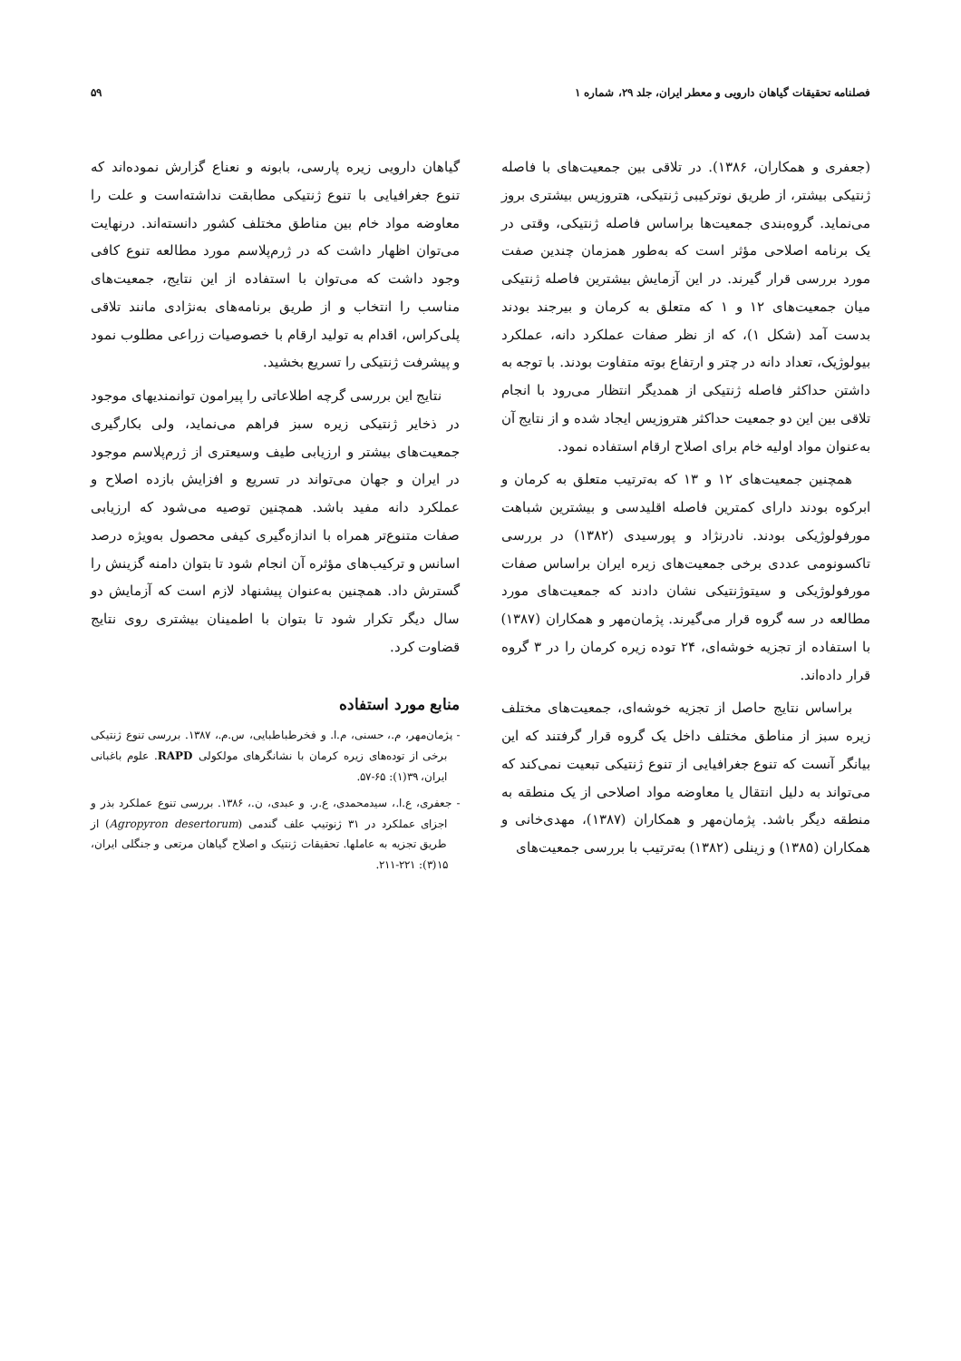فصلنامه تحقیقات گیاهان دارویی و معطر ایران، جلد ۲۹، شماره ۱ ۵۹
(جعفری و همکاران، ۱۳۸۶). در تلاقی بین جمعیت‌های با فاصله ژنتیکی بیشتر، از طریق نوترکیبی ژنتیکی، هتروزیس بیشتری بروز می‌نماید. گروه‌بندی جمعیت‌ها براساس فاصله ژنتیکی، وقتی در یک برنامه اصلاحی مؤثر است که به‌طور همزمان چندین صفت مورد بررسی قرار گیرند. در این آزمایش بیشترین فاصله ژنتیکی میان جمعیت‌های ۱۲ و ۱ که متعلق به کرمان و بیرجند بودند بدست آمد (شکل ۱)، که از نظر صفات عملکرد دانه، عملکرد بیولوژیک، تعداد دانه در چتر و ارتفاع بوته متفاوت بودند. با توجه به داشتن حداکثر فاصله ژنتیکی از همدیگر انتظار می‌رود با انجام تلاقی بین این دو جمعیت حداکثر هتروزیس ایجاد شده و از نتایج آن به‌عنوان مواد اولیه خام برای اصلاح ارقام استفاده نمود.
همچنین جمعیت‌های ۱۲ و ۱۳ که به‌ترتیب متعلق به کرمان و ابرکوه بودند دارای کمترین فاصله اقلیدسی و بیشترین شباهت مورفولوژیکی بودند. نادرنژاد و پورسیدی (۱۳۸۲) در بررسی تاکسونومی عددی برخی جمعیت‌های زیره ایران براساس صفات مورفولوژیکی و سیتوژنتیکی نشان دادند که جمعیت‌های مورد مطالعه در سه گروه قرار می‌گیرند. پژمان‌مهر و همکاران (۱۳۸۷) با استفاده از تجزیه خوشه‌ای، ۲۴ توده زیره کرمان را در ۳ گروه قرار داده‌اند.
براساس نتایج حاصل از تجزیه خوشه‌ای، جمعیت‌های مختلف زیره سبز از مناطق مختلف داخل یک گروه قرار گرفتند که این بیانگر آنست که تنوع جغرافیایی از تنوع ژنتیکی تبعیت نمی‌کند که می‌تواند به دلیل انتقال یا معاوضه مواد اصلاحی از یک منطقه به منطقه دیگر باشد. پژمان‌مهر و همکاران (۱۳۸۷)، مهدی‌خانی و همکاران (۱۳۸۵) و زینلی (۱۳۸۲) به‌ترتیب با بررسی جمعیت‌های
گیاهان دارویی زیره پارسی، بابونه و نعناع گزارش نموده‌اند که تنوع جغرافیایی با تنوع ژنتیکی مطابقت نداشته‌است و علت را معاوضه مواد خام بین مناطق مختلف کشور دانسته‌اند. درنهایت می‌توان اظهار داشت که در ژرم‌پلاسم مورد مطالعه تنوع کافی وجود داشت که می‌توان با استفاده از این نتایج، جمعیت‌های مناسب را انتخاب و از طریق برنامه‌های به‌نژادی مانند تلاقی پلی‌کراس، اقدام به تولید ارقام با خصوصیات زراعی مطلوب نمود و پیشرفت ژنتیکی را تسریع بخشید.
نتایج این بررسی گرچه اطلاعاتی را پیرامون توانمندیهای موجود در ذخایر ژنتیکی زیره سبز فراهم می‌نماید، ولی بکارگیری جمعیت‌های بیشتر و ارزیابی طیف وسیعتری از ژرم‌پلاسم موجود در ایران و جهان می‌تواند در تسریع و افزایش بازده اصلاح و عملکرد دانه مفید باشد. همچنین توصیه می‌شود که ارزیابی صفات متنوع‌تر همراه با اندازه‌گیری کیفی محصول به‌ویژه درصد اسانس و ترکیب‌های مؤثره آن انجام شود تا بتوان دامنه گزینش را گسترش داد. همچنین به‌عنوان پیشنهاد لازم است که آزمایش دو سال دیگر تکرار شود تا بتوان با اطمینان بیشتری روی نتایج قضاوت کرد.
منابع مورد استفاده
- پژمان‌مهر، م.، حسنی، م.ا. و فخرطباطبایی، س.م.، ۱۳۸۷. بررسی تنوع ژنتیکی برخی از توده‌های زیره کرمان با نشانگرهای مولکولی RAPD. علوم باغبانی ایران، ۳۹(۱): ۶۵-۵۷.
- جعفری، ع.ا.، سیدمحمدی، ع.ر. و عبدی، ن.، ۱۳۸۶. بررسی تنوع عملکرد بذر و اجزای عملکرد در ۳۱ ژنوتیپ علف گندمی (Agropyron desertorum) از طریق تجزیه به عاملها. تحقیقات ژنتیک و اصلاح گیاهان مرتعی و جنگلی ایران، ۱۵(۳): ۲۲۱-۲۱۱.